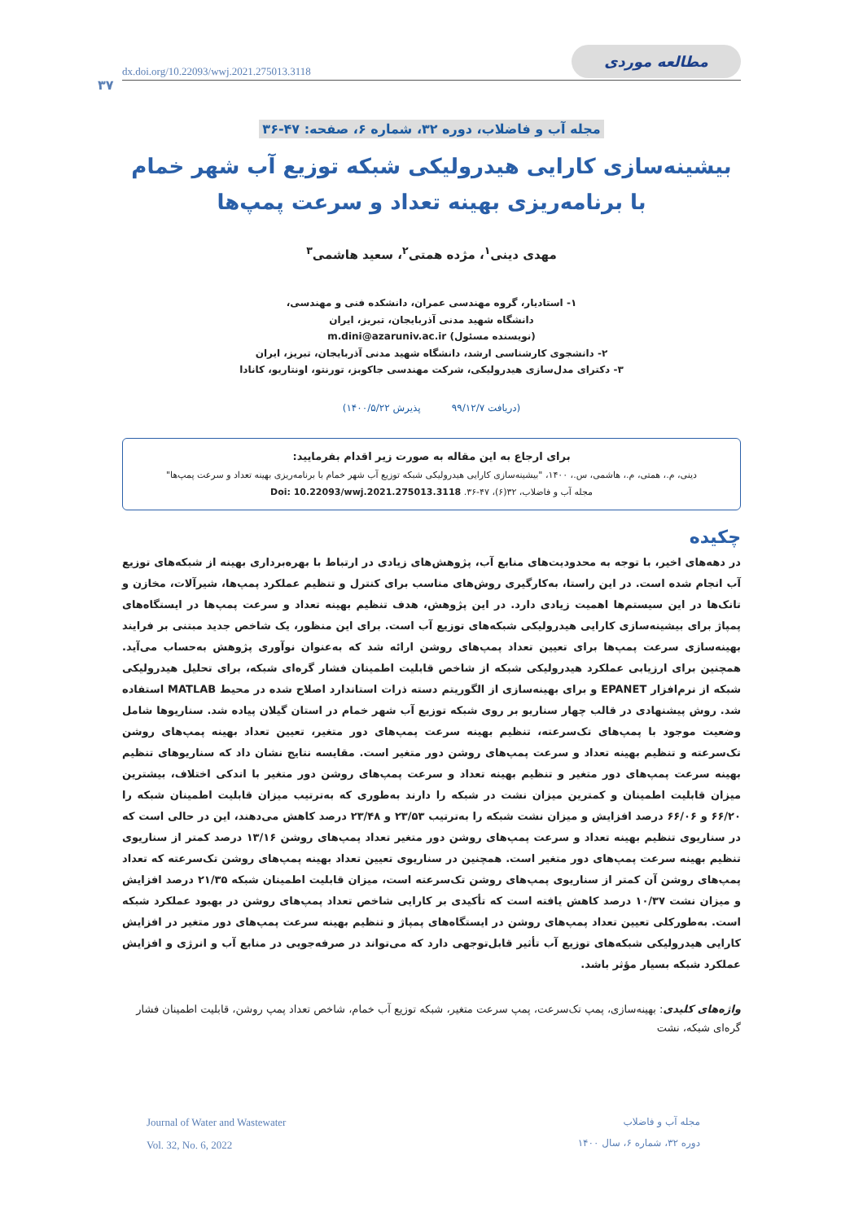۳۷
dx.doi.org/10.22093/wwj.2021.275013.3118 مطالعه موردی
مجله آب و فاضلاب، دوره ۳۲، شماره ۶، صفحه: ۴۷-۳۶
بیشینه‌سازی کارایی هیدرولیکی شبکه توزیع آب شهر خمام
با برنامه‌ریزی بهینه تعداد و سرعت پمپ‌ها
مهدی دینی<sup>۱</sup>، مژده همتی<sup>۲</sup>، سعید هاشمی<sup>۳</sup>
۱- استادیار، گروه مهندسی عمران، دانشکده فنی و مهندسی،
دانشگاه شهید مدنی آذربایجان، تبریز، ایران
(نویسنده مسئول) m.dini@azaruniv.ac.ir
۲- دانشجوی کارشناسی ارشد، دانشگاه شهید مدنی آذربایجان، تبریز، ایران
۳- دکترای مدل‌سازی هیدرولیکی، شرکت مهندسی جاکوبز، تورنتو، اونتاریو، کانادا
(دریافت ۹۹/۱۲/۷ پذیرش ۱۴۰۰/۵/۲۲)
برای ارجاع به این مقاله به صورت زیر اقدام بفرمایید:
دینی، م.، همتی، م.، هاشمی، س.، ۱۴۰۰، "بیشینه‌سازی کارایی هیدرولیکی شبکه توزیع آب شهر خمام با برنامه‌ریزی بهینه تعداد و سرعت پمپ‌ها"
مجله آب و فاضلاب، ۳۲(۶)، ۴۷-۳۶. Doi: 10.22093/wwj.2021.275013.3118
چکیده
در دهه‌های اخیر، با توجه به محدودیت‌های منابع آب، پژوهش‌های زیادی در ارتباط با بهره‌برداری بهینه از شبکه‌های توزیع آب انجام شده است. در این راستا، به‌کارگیری روش‌های مناسب برای کنترل و تنظیم عملکرد پمپ‌ها، شیرآلات، مخازن و تانک‌ها در این سیستم‌ها اهمیت زیادی دارد. در این پژوهش، هدف تنظیم بهینه تعداد و سرعت پمپ‌ها در ایستگاه‌های پمپاژ برای بیشینه‌سازی کارایی هیدرولیکی شبکه‌های توزیع آب است. برای این منظور، یک شاخص جدید مبتنی بر فرایند بهینه‌سازی سرعت پمپ‌ها برای تعیین تعداد پمپ‌های روشن ارائه شد که به‌عنوان نوآوری پژوهش به‌حساب می‌آید. همچنین برای ارزیابی عملکرد هیدرولیکی شبکه از شاخص قابلیت اطمینان فشار گره‌ای شبکه، برای تحلیل هیدرولیکی شبکه از نرم‌افزار EPANET و برای بهینه‌سازی از الگوریتم دسته ذرات استاندارد اصلاح شده در محیط MATLAB استفاده شد. روش پیشنهادی در قالب چهار سناریو بر روی شبکه توزیع آب شهر خمام در استان گیلان پیاده شد. سناریوها شامل وضعیت موجود با پمپ‌های تک‌سرعته، تنظیم بهینه سرعت پمپ‌های دور متغیر، تعیین تعداد بهینه پمپ‌های روشن تک‌سرعته و تنظیم بهینه تعداد و سرعت پمپ‌های روشن دور متغیر است. مقایسه نتایج نشان داد که سناریوهای تنظیم بهینه سرعت پمپ‌های دور متغیر و تنظیم بهینه تعداد و سرعت پمپ‌های روشن دور متغیر با اندکی اختلاف، بیشترین میزان قابلیت اطمینان و کمترین میزان نشت در شبکه را دارند به‌طوری که به‌ترتیب میزان قابلیت اطمینان شبکه را ۶۶/۲۰ و ۶۶/۰۶ درصد افزایش و میزان نشت شبکه را به‌ترتیب ۲۳/۵۳ و ۲۳/۴۸ درصد کاهش می‌دهند، این در حالی است که در سناریوی تنظیم بهینه تعداد و سرعت پمپ‌های روشن دور متغیر تعداد پمپ‌های روشن ۱۳/۱۶ درصد کمتر از سناریوی تنظیم بهینه سرعت پمپ‌های دور متغیر است. همچنین در سناریوی تعیین تعداد بهینه پمپ‌های روشن تک‌سرعته که تعداد پمپ‌های روشن آن کمتر از سناریوی پمپ‌های روشن تک‌سرعته است، میزان قابلیت اطمینان شبکه ۲۱/۳۵ درصد افزایش و میزان نشت ۱۰/۳۷ درصد کاهش یافته است که تأکیدی بر کارایی شاخص تعداد پمپ‌های روشن در بهبود عملکرد شبکه است. به‌طورکلی تعیین تعداد پمپ‌های روشن در ایستگاه‌های پمپاژ و تنظیم بهینه سرعت پمپ‌های دور متغیر در افزایش کارایی هیدرولیکی شبکه‌های توزیع آب تأثیر قابل‌توجهی دارد که می‌تواند در صرفه‌جویی در منابع آب و انرژی و افزایش عملکرد شبکه بسیار مؤثر باشد.
واژه‌های کلیدی: بهینه‌سازی، پمپ تک‌سرعت، پمپ سرعت متغیر، شبکه توزیع آب خمام، شاخص تعداد پمپ روشن، قابلیت اطمینان فشار گره‌ای شبکه، نشت
Journal of Water and Wastewater
Vol. 32, No. 6, 2022
مجله آب و فاضلاب
دوره ۳۲، شماره ۶، سال ۱۴۰۰